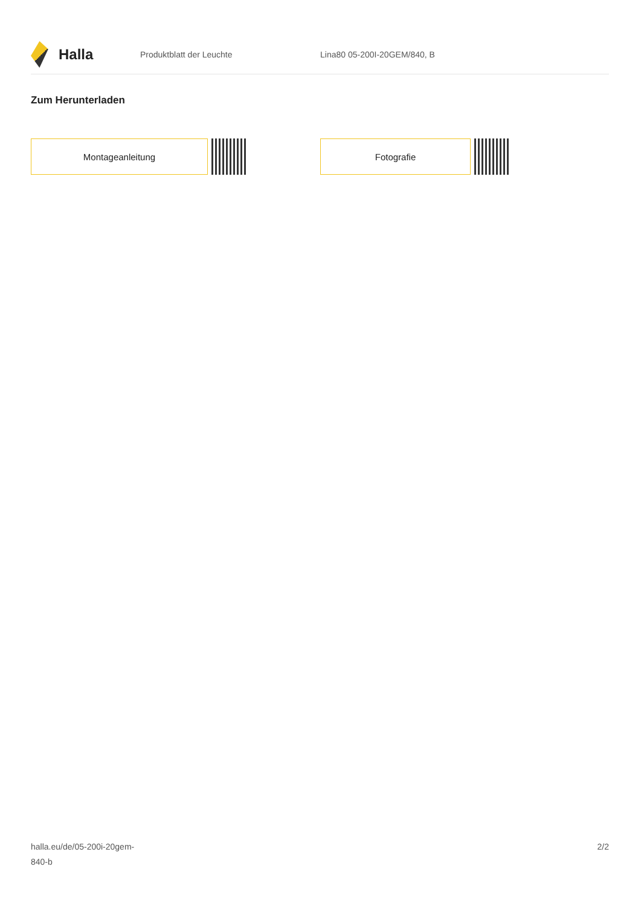Halla
Produktblatt der Leuchte Lina80 05-200I-20GEM/840, B
Zum Herunterladen
Montageanleitung Fotografie
halla.eu/de/05-200i-20gem-
840-b
2/2